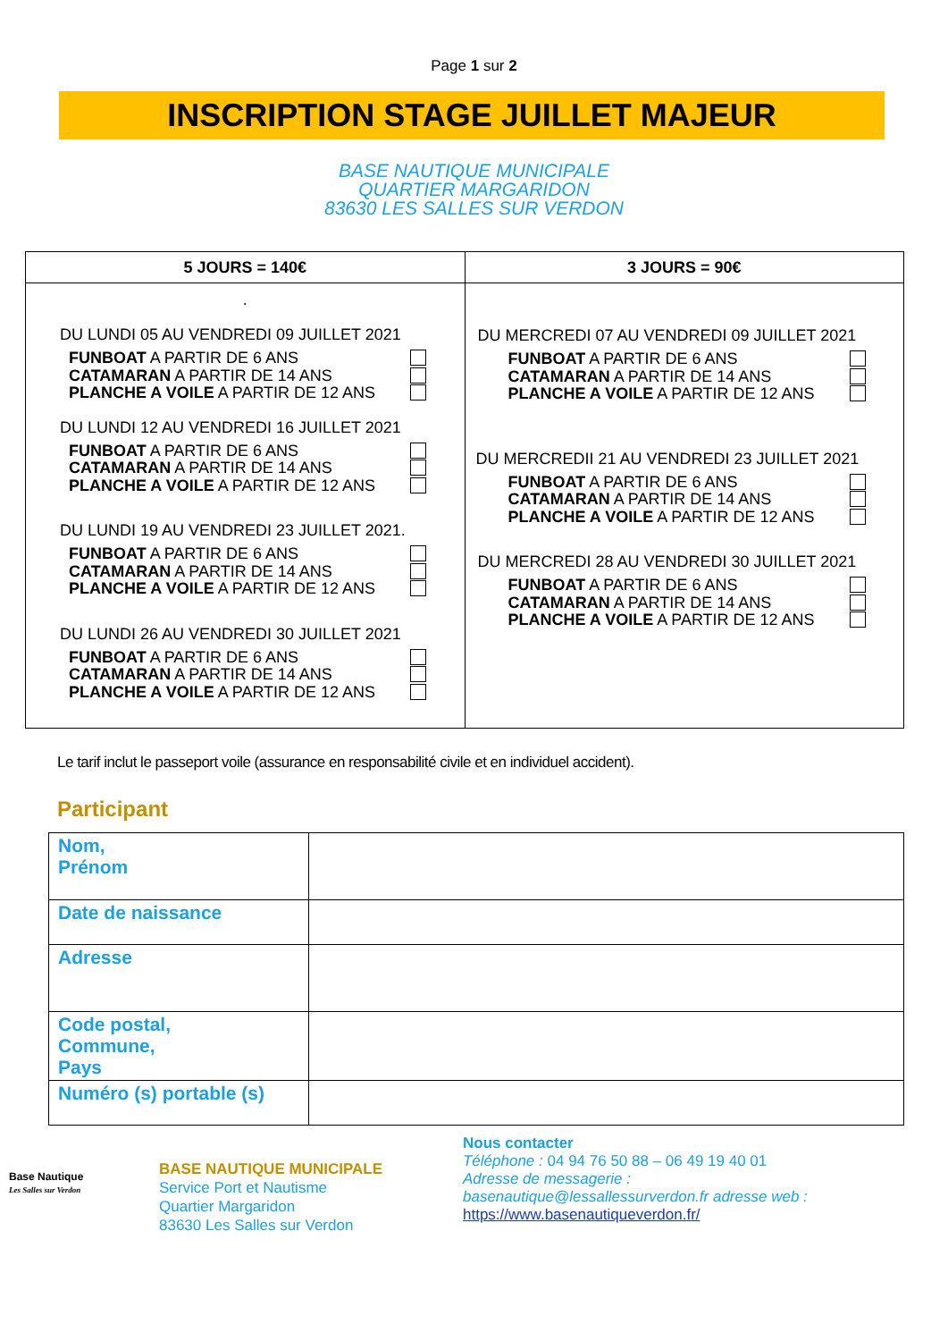Page 1 sur 2
INSCRIPTION STAGE JUILLET MAJEUR
BASE NAUTIQUE MUNICIPALE
QUARTIER MARGARIDON
83630 LES SALLES SUR VERDON
| 5 JOURS = 140€ | 3 JOURS = 90€ |
| --- | --- |
| . DU LUNDI 05 AU VENDREDI 09 JUILLET 2021 FUNBOAT A PARTIR DE 6 ANS CATAMARAN A PARTIR DE 14 ANS PLANCHE A VOILE A PARTIR DE 12 ANS DU LUNDI 12 AU VENDREDI 16 JUILLET 2021 FUNBOAT A PARTIR DE 6 ANS CATAMARAN A PARTIR DE 14 ANS PLANCHE A VOILE A PARTIR DE 12 ANS DU LUNDI 19 AU VENDREDI 23 JUILLET 2021. FUNBOAT A PARTIR DE 6 ANS CATAMARAN A PARTIR DE 14 ANS PLANCHE A VOILE A PARTIR DE 12 ANS DU LUNDI 26 AU VENDREDI 30 JUILLET 2021 FUNBOAT A PARTIR DE 6 ANS CATAMARAN A PARTIR DE 14 ANS PLANCHE A VOILE A PARTIR DE 12 ANS | DU MERCREDI 07 AU VENDREDI 09 JUILLET 2021 FUNBOAT A PARTIR DE 6 ANS CATAMARAN A PARTIR DE 14 ANS PLANCHE A VOILE A PARTIR DE 12 ANS DU MERCREDII 21 AU VENDREDI 23 JUILLET 2021 FUNBOAT A PARTIR DE 6 ANS CATAMARAN A PARTIR DE 14 ANS PLANCHE A VOILE A PARTIR DE 12 ANS DU MERCREDI 28 AU VENDREDI 30 JUILLET 2021 FUNBOAT A PARTIR DE 6 ANS CATAMARAN A PARTIR DE 14 ANS PLANCHE A VOILE A PARTIR DE 12 ANS |
Le tarif inclut le passeport voile (assurance en responsabilité civile et en individuel accident).
Participant
| Nom, Prénom | |
| Date de naissance | |
| Adresse | |
| Code postal, Commune, Pays | |
| Numéro (s) portable (s) | |
Base Nautique
Les Salles sur Verdon
BASE NAUTIQUE MUNICIPALE
Service Port et Nautisme
Quartier Margaridon
83630 Les Salles sur Verdon
Nous contacter
Téléphone : 04 94 76 50 88 – 06 49 19 40 01
Adresse de messagerie :
basenautique@lessallessurverdon.fr adresse web :
https://www.basenautiqueverdon.fr/